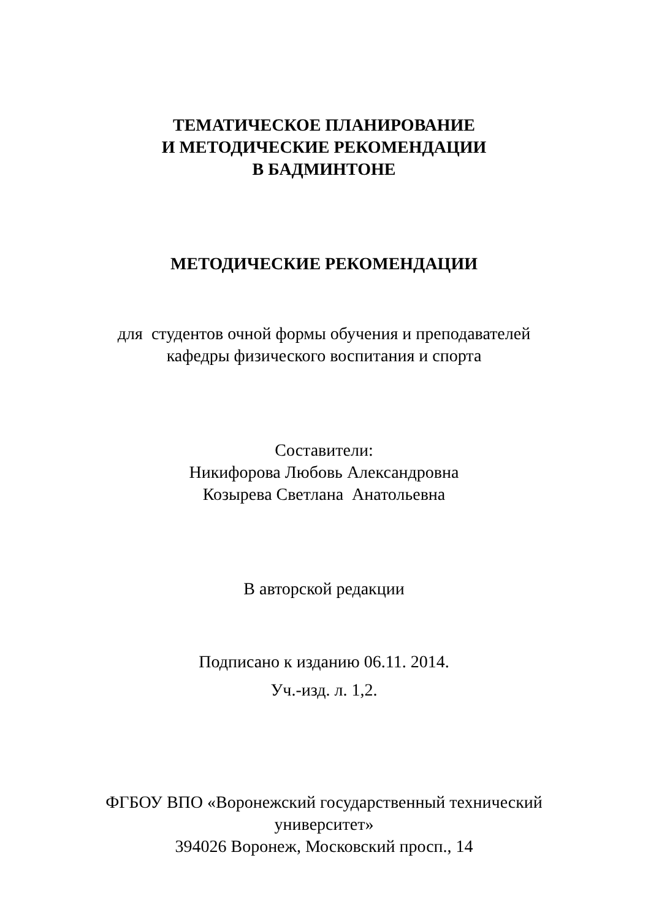ТЕМАТИЧЕСКОЕ ПЛАНИРОВАНИЕ
И МЕТОДИЧЕСКИЕ РЕКОМЕНДАЦИИ
В БАДМИНТОНЕ
МЕТОДИЧЕСКИЕ РЕКОМЕНДАЦИИ
для студентов очной формы обучения и преподавателей
кафедры физического воспитания и спорта
Составители:
Никифорова Любовь Александровна
Козырева Светлана Анатольевна
В авторской редакции
Подписано к изданию 06.11. 2014.
Уч.-изд. л. 1,2.
ФГБОУ ВПО «Воронежский государственный технический
университет»
394026 Воронеж, Московский просп., 14